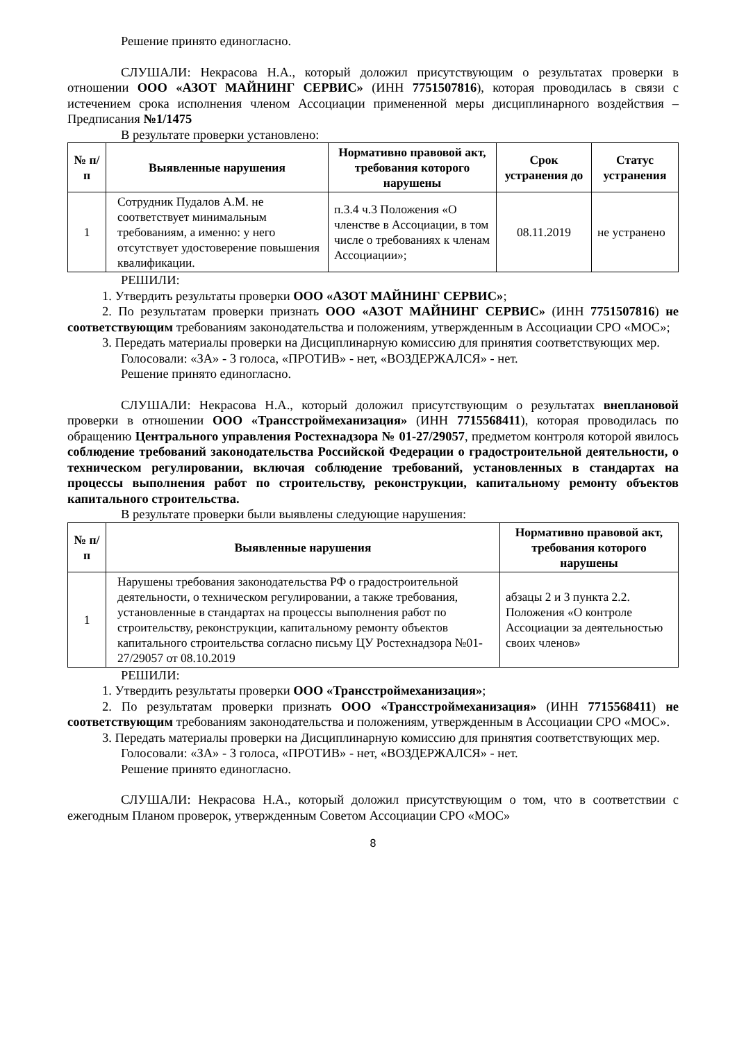Решение принято единогласно.
СЛУШАЛИ: Некрасова Н.А., который доложил присутствующим о результатах проверки в отношении ООО «АЗОТ МАЙНИНГ СЕРВИС» (ИНН 7751507816), которая проводилась в связи с истечением срока исполнения членом Ассоциации примененной меры дисциплинарного воздействия – Предписания №1/1475
В результате проверки установлено:
| № п/п | Выявленные нарушения | Нормативно правовой акт, требования которого нарушены | Срок устранения до | Статус устранения |
| --- | --- | --- | --- | --- |
| 1 | Сотрудник Пудалов А.М. не соответствует минимальным требованиям, а именно: у него отсутствует удостоверение повышения квалификации. | п.3.4 ч.3 Положения «О членстве в Ассоциации, в том числе о требованиях к членам Ассоциации»; | 08.11.2019 | не устранено |
РЕШИЛИ:
1. Утвердить результаты проверки ООО «АЗОТ МАЙНИНГ СЕРВИС»;
2. По результатам проверки признать ООО «АЗОТ МАЙНИНГ СЕРВИС» (ИНН 7751507816) не соответствующим требованиям законодательства и положениям, утвержденным в Ассоциации СРО «МОС»;
3. Передать материалы проверки на Дисциплинарную комиссию для принятия соответствующих мер.
Голосовали: «ЗА» - 3 голоса, «ПРОТИВ» - нет, «ВОЗДЕРЖАЛСЯ» - нет.
Решение принято единогласно.
СЛУШАЛИ: Некрасова Н.А., который доложил присутствующим о результатах внеплановой проверки в отношении ООО «Трансстроймеханизация» (ИНН 7715568411), которая проводилась по обращению Центрального управления Ростехнадзора № 01-27/29057, предметом контроля которой явилось соблюдение требований законодательства Российской Федерации о градостроительной деятельности, о техническом регулировании, включая соблюдение требований, установленных в стандартах на процессы выполнения работ по строительству, реконструкции, капитальному ремонту объектов капитального строительства.
В результате проверки были выявлены следующие нарушения:
| № п/п | Выявленные нарушения | Нормативно правовой акт, требования которого нарушены |
| --- | --- | --- |
| 1 | Нарушены требования законодательства РФ о градостроительной деятельности, о техническом регулировании, а также требования, установленные в стандартах на процессы выполнения работ по строительству, реконструкции, капитальному ремонту объектов капитального строительства согласно письму ЦУ Ростехнадзора №01-27/29057 от 08.10.2019 | абзацы 2 и 3 пункта 2.2. Положения «О контроле Ассоциации за деятельностью своих членов» |
РЕШИЛИ:
1. Утвердить результаты проверки ООО «Трансстроймеханизация»;
2. По результатам проверки признать ООО «Трансстроймеханизация» (ИНН 7715568411) не соответствующим требованиям законодательства и положениям, утвержденным в Ассоциации СРО «МОС».
3. Передать материалы проверки на Дисциплинарную комиссию для принятия соответствующих мер.
Голосовали: «ЗА» - 3 голоса, «ПРОТИВ» - нет, «ВОЗДЕРЖАЛСЯ» - нет.
Решение принято единогласно.
СЛУШАЛИ: Некрасова Н.А., который доложил присутствующим о том, что в соответствии с ежегодным Планом проверок, утвержденным Советом Ассоциации СРО «МОС»
8